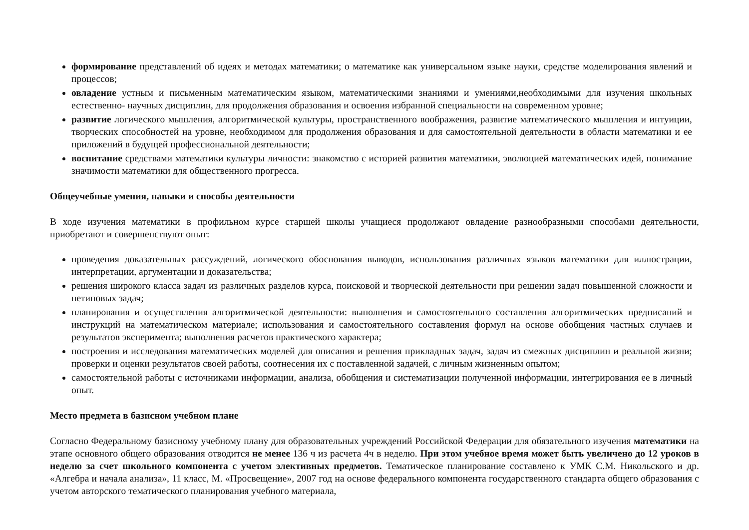формирование представлений об идеях и методах математики; о математике как универсальном языке науки, средстве моделирования явлений и процессов;
овладение устным и письменным математическим языком, математическими знаниями и умениями,необходимыми для изучения школьных естественно- научных дисциплин, для продолжения образования и освоения избранной специальности на современном уровне;
развитие логического мышления, алгоритмической культуры, пространственного воображения, развитие математического мышления и интуиции, творческих способностей на уровне, необходимом для продолжения образования и для самостоятельной деятельности в области математики и ее приложений в будущей профессиональной деятельности;
воспитание средствами математики культуры личности: знакомство с историей развития математики, эволюцией математических идей, понимание значимости математики для общественного прогресса.
Общеучебные умения, навыки и способы деятельности
В ходе изучения математики в профильном курсе старшей школы учащиеся продолжают овладение разнообразными способами деятельности, приобретают и совершенствуют опыт:
проведения доказательных рассуждений, логического обоснования выводов, использования различных языков математики для иллюстрации, интерпретации, аргументации и доказательства;
решения широкого класса задач из различных разделов курса, поисковой и творческой деятельности при решении задач повышенной сложности и нетиповых задач;
планирования и осуществления алгоритмической деятельности: выполнения и самостоятельного составления алгоритмических предписаний и инструкций на математическом материале; использования и самостоятельного составления формул на основе обобщения частных случаев и результатов эксперимента; выполнения расчетов практического характера;
построения и исследования математических моделей для описания и решения прикладных задач, задач из смежных дисциплин и реальной жизни; проверки и оценки результатов своей работы, соотнесения их с поставленной задачей, с личным жизненным опытом;
самостоятельной работы с источниками информации, анализа, обобщения и систематизации полученной информации, интегрирования ее в личный опыт.
Место предмета в базисном учебном плане
Согласно Федеральному базисному учебному плану для образовательных учреждений Российской Федерации для обязательного изучения математики на этапе основного общего образования отводится не менее 136 ч из расчета 4ч в неделю. При этом учебное время может быть увеличено до 12 уроков в неделю за счет школьного компонента с учетом элективных предметов. Тематическое планирование составлено к УМК С.М. Никольского и др. «Алгебра и начала анализа», 11 класс, М. «Просвещение», 2007 год на основе федерального компонента государственного стандарта общего образования с учетом авторского тематического планирования учебного материала,